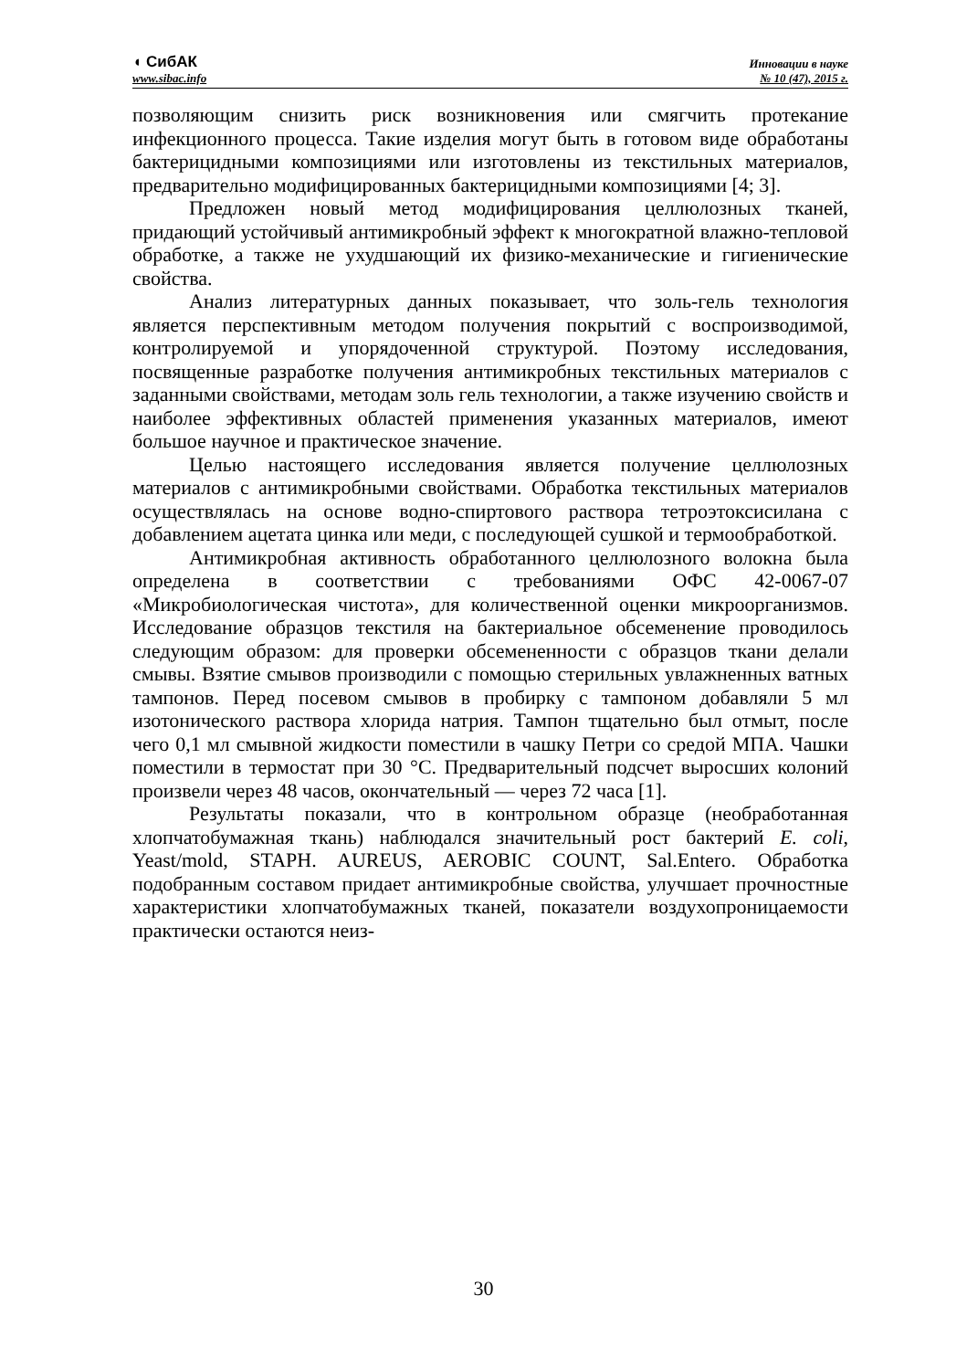◖ СибАК
www.sibac.info
Инновации в науке
№ 10 (47), 2015 г.
позволяющим снизить риск возникновения или смягчить протекание инфекционного процесса. Такие изделия могут быть в готовом виде обработаны бактерицидными композициями или изготовлены из текстильных материалов, предварительно модифицированных бактерицидными композициями [4; 3].
Предложен новый метод модифицирования целлюлозных тканей, придающий устойчивый антимикробный эффект к многократной влажно-тепловой обработке, а также не ухудшающий их физико-механические и гигиенические свойства.
Анализ литературных данных показывает, что золь-гель технология является перспективным методом получения покрытий с воспроизводимой, контролируемой и упорядоченной структурой. Поэтому исследования, посвященные разработке получения антимикробных текстильных материалов с заданными свойствами, методам золь гель технологии, а также изучению свойств и наиболее эффективных областей применения указанных материалов, имеют большое научное и практическое значение.
Целью настоящего исследования является получение целлюлозных материалов с антимикробными свойствами. Обработка текстильных материалов осуществлялась на основе водно-спиртового раствора тетроэтоксисилана с добавлением ацетата цинка или меди, с последующей сушкой и термообработкой.
Антимикробная активность обработанного целлюлозного волокна была определена в соответствии с требованиями ОФС 42-0067-07 «Микробиологическая чистота», для количественной оценки микроорганизмов. Исследование образцов текстиля на бактериальное обсеменение проводилось следующим образом: для проверки обсемененности с образцов ткани делали смывы. Взятие смывов производили с помощью стерильных увлажненных ватных тампонов. Перед посевом смывов в пробирку с тампоном добавляли 5 мл изотонического раствора хлорида натрия. Тампон тщательно был отмыт, после чего 0,1 мл смывной жидкости поместили в чашку Петри со средой МПА. Чашки поместили в термостат при 30 °С. Предварительный подсчет выросших колоний произвели через 48 часов, окончательный — через 72 часа [1].
Результаты показали, что в контрольном образце (необработанная хлопчатобумажная ткань) наблюдался значительный рост бактерий E. coli, Yeast/mold, STAPH. AUREUS, AEROBIC COUNT, Sal.Entero. Обработка подобранным составом придает антимикробные свойства, улучшает прочностные характеристики хлопчатобумажных тканей, показатели воздухопроницаемости практически остаются неиз-
30